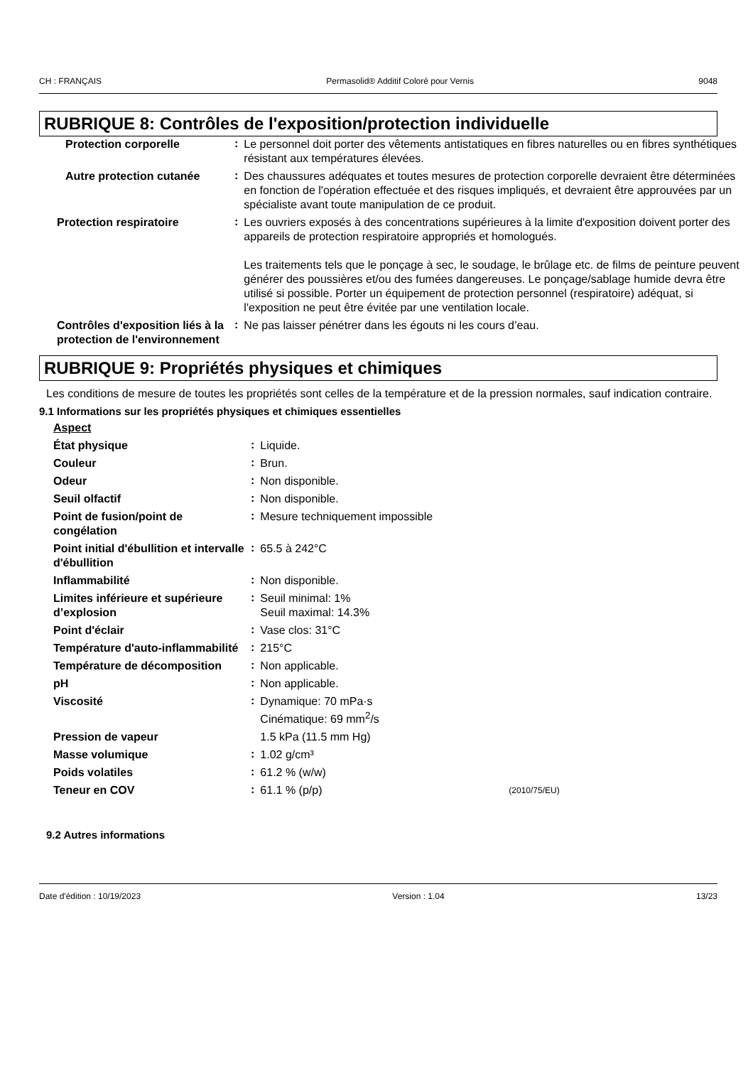CH : FRANÇAIS Permasolid® Additif Coloré pour Vernis 9048
RUBRIQUE 8: Contrôles de l'exposition/protection individuelle
| Protection corporelle | : | Le personnel doit porter des vêtements antistatiques en fibres naturelles ou en fibres synthétiques résistant aux températures élevées. |
| Autre protection cutanée | : | Des chaussures adéquates et toutes mesures de protection corporelle devraient être déterminées en fonction de l'opération effectuée et des risques impliqués, et devraient être approuvées par un spécialiste avant toute manipulation de ce produit. |
| Protection respiratoire | : | Les ouvriers exposés à des concentrations supérieures à la limite d'exposition doivent porter des appareils de protection respiratoire appropriés et homologués. Les traitements tels que le ponçage à sec, le soudage, le brûlage etc. de films de peinture peuvent générer des poussières et/ou des fumées dangereuses. Le ponçage/sablage humide devra être utilisé si possible. Porter un équipement de protection personnel (respiratoire) adéquat, si l'exposition ne peut être évitée par une ventilation locale. |
| Contrôles d'exposition liés à la protection de l'environnement | : | Ne pas laisser pénétrer dans les égouts ni les cours d’eau. |
RUBRIQUE 9: Propriétés physiques et chimiques
Les conditions de mesure de toutes les propriétés sont celles de la température et de la pression normales, sauf indication contraire.
9.1 Informations sur les propriétés physiques et chimiques essentielles
| Aspect | | | |
| État physique | : | Liquide. | |
| Couleur | : | Brun. | |
| Odeur | : | Non disponible. | |
| Seuil olfactif | : | Non disponible. | |
| Point de fusion/point de congélation | : | Mesure techniquement impossible | |
| Point initial d'ébullition et intervalle d'ébullition | : | 65.5 à 242°C | |
| Inflammabilité | : | Non disponible. | |
| Limites inférieure et supérieure d’explosion | : | Seuil minimal: 1% Seuil maximal: 14.3% | |
| Point d'éclair | : | Vase clos: 31°C | |
| Température d'auto-inflammabilité | : | 215°C | |
| Température de décomposition | : | Non applicable. | |
| pH | : | Non applicable. | |
| Viscosité | : | Dynamique: 70 mPa·s Cinématique: 69 mm<sup>2</sup>/s | |
| Pression de vapeur | | 1.5 kPa (11.5 mm Hg) | |
| Masse volumique | : | 1.02 g/cm³ | |
| Poids volatiles | : | 61.2 % (w/w) | |
| Teneur en COV | : | 61.1 % (p/p) | (2010/75/EU) |
9.2 Autres informations
Date d'édition : 10/19/2023 Version : 1.04 13/23